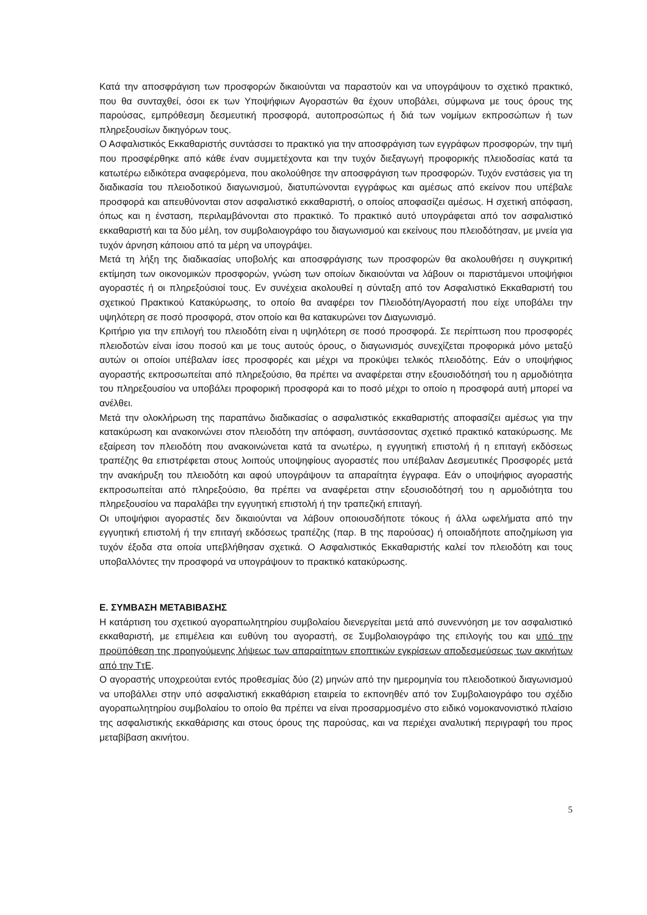Κατά την αποσφράγιση των προσφορών δικαιούνται να παραστούν και να υπογράψουν το σχετικό πρακτικό, που θα συνταχθεί, όσοι εκ των Υποψήφιων Αγοραστών θα έχουν υποβάλει, σύμφωνα με τους όρους της παρούσας, εμπρόθεσμη δεσμευτική προσφορά, αυτοπροσώπως ή διά των νομίμων εκπροσώπων ή των πληρεξουσίων δικηγόρων τους.
Ο Ασφαλιστικός Εκκαθαριστής συντάσσει το πρακτικό για την αποσφράγιση των εγγράφων προσφορών, την τιμή που προσφέρθηκε από κάθε έναν συμμετέχοντα και την τυχόν διεξαγωγή προφορικής πλειοδοσίας κατά τα κατωτέρω ειδικότερα αναφερόμενα, που ακολούθησε την αποσφράγιση των προσφορών. Τυχόν ενστάσεις για τη διαδικασία του πλειοδοτικού διαγωνισμού, διατυπώνονται εγγράφως και αμέσως από εκείνον που υπέβαλε προσφορά και απευθύνονται στον ασφαλιστικό εκκαθαριστή, ο οποίος αποφασίζει αμέσως. Η σχετική απόφαση, όπως και η ένσταση, περιλαμβάνονται στο πρακτικό. Το πρακτικό αυτό υπογράφεται από τον ασφαλιστικό εκκαθαριστή και τα δύο μέλη, τον συμβολαιογράφο του διαγωνισμού και εκείνους που πλειοδότησαν, με μνεία για τυχόν άρνηση κάποιου από τα μέρη να υπογράψει.
Μετά τη λήξη της διαδικασίας υποβολής και αποσφράγισης των προσφορών θα ακολουθήσει η συγκριτική εκτίμηση των οικονομικών προσφορών, γνώση των οποίων δικαιούνται να λάβουν οι παριστάμενοι υποψήφιοι αγοραστές ή οι πληρεξούσιοί τους. Εν συνέχεια ακολουθεί η σύνταξη από τον Ασφαλιστικό Εκκαθαριστή του σχετικού Πρακτικού Κατακύρωσης, το οποίο θα αναφέρει τον Πλειοδότη/Αγοραστή που είχε υποβάλει την υψηλότερη σε ποσό προσφορά, στον οποίο και θα κατακυρώνει τον Διαγωνισμό.
Κριτήριο για την επιλογή του πλειοδότη είναι η υψηλότερη σε ποσό προσφορά. Σε περίπτωση που προσφορές πλειοδοτών είναι ίσου ποσού και με τους αυτούς όρους, ο διαγωνισμός συνεχίζεται προφορικά μόνο μεταξύ αυτών οι οποίοι υπέβαλαν ίσες προσφορές και μέχρι να προκύψει τελικός πλειοδότης. Εάν ο υποψήφιος αγοραστής εκπροσωπείται από πληρεξούσιο, θα πρέπει να αναφέρεται στην εξουσιοδότησή του η αρμοδιότητα του πληρεξουσίου να υποβάλει προφορική προσφορά και το ποσό μέχρι το οποίο η προσφορά αυτή μπορεί να ανέλθει.
Μετά την ολοκλήρωση της παραπάνω διαδικασίας ο ασφαλιστικός εκκαθαριστής αποφασίζει αμέσως για την κατακύρωση και ανακοινώνει στον πλειοδότη την απόφαση, συντάσσοντας σχετικό πρακτικό κατακύρωσης. Με εξαίρεση τον πλειοδότη που ανακοινώνεται κατά τα ανωτέρω, η εγγυητική επιστολή ή η επιταγή εκδόσεως τραπέζης θα επιστρέφεται στους λοιπούς υποψηφίους αγοραστές που υπέβαλαν Δεσμευτικές Προσφορές μετά την ανακήρυξη του πλειοδότη και αφού υπογράψουν τα απαραίτητα έγγραφα. Εάν ο υποψήφιος αγοραστής εκπροσωπείται από πληρεξούσιο, θα πρέπει να αναφέρεται στην εξουσιοδότησή του η αρμοδιότητα του πληρεξουσίου να παραλάβει την εγγυητική επιστολή ή την τραπεζική επιταγή.
Οι υποψήφιοι αγοραστές δεν δικαιούνται να λάβουν οποιουσδήποτε τόκους ή άλλα ωφελήματα από την εγγυητική επιστολή ή την επιταγή εκδόσεως τραπέζης (παρ. Β της παρούσας) ή οποιαδήποτε αποζημίωση για τυχόν έξοδα στα οποία υπεβλήθησαν σχετικά. Ο Ασφαλιστικός Εκκαθαριστής καλεί τον πλειοδότη και τους υποβαλλόντες την προσφορά να υπογράψουν το πρακτικό κατακύρωσης.
Ε. ΣΥΜΒΑΣΗ ΜΕΤΑΒΙΒΑΣΗΣ
Η κατάρτιση του σχετικού αγοραπωλητηρίου συμβολαίου διενεργείται μετά από συνεννόηση με τον ασφαλιστικό εκκαθαριστή, με επιμέλεια και ευθύνη του αγοραστή, σε Συμβολαιογράφο της επιλογής του και υπό την προϋπόθεση της προηγούμενης λήψεως των απαραίτητων εποπτικών εγκρίσεων αποδεσμεύσεως των ακινήτων από την ΤτΕ.
Ο αγοραστής υποχρεούται εντός προθεσμίας δύο (2) μηνών από την ημερομηνία του πλειοδοτικού διαγωνισμού να υποβάλλει στην υπό ασφαλιστική εκκαθάριση εταιρεία το εκπονηθέν από τον Συμβολαιογράφο του σχέδιο αγοραπωλητηρίου συμβολαίου το οποίο θα πρέπει να είναι προσαρμοσμένο στο ειδικό νομοκανονιστικό πλαίσιο της ασφαλιστικής εκκαθάρισης και στους όρους της παρούσας, και να περιέχει αναλυτική περιγραφή του προς μεταβίβαση ακινήτου.
5